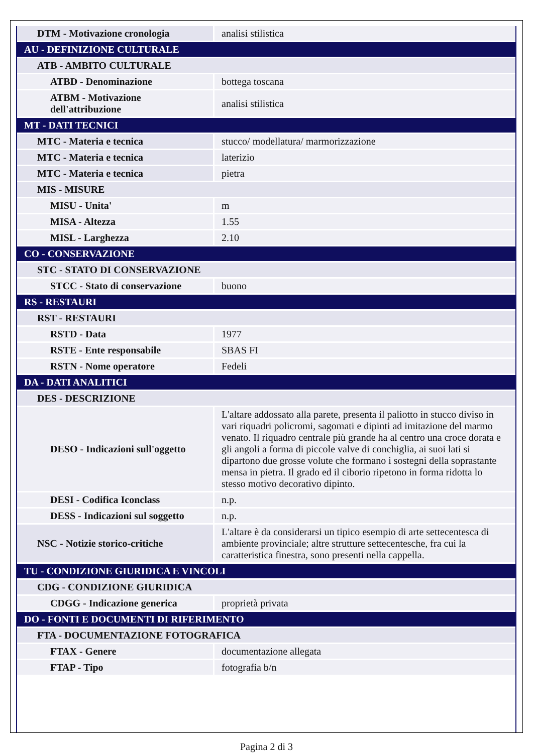| DTM - Motivazione cronologia | analisi stilistica |
| AU - DEFINIZIONE CULTURALE | |
| ATB - AMBITO CULTURALE | |
| ATBD - Denominazione | bottega toscana |
| ATBM - Motivazione dell'attribuzione | analisi stilistica |
| MT - DATI TECNICI | |
| MTC - Materia e tecnica | stucco/ modellatura/ marmorizzazione |
| MTC - Materia e tecnica | laterizio |
| MTC - Materia e tecnica | pietra |
| MIS - MISURE | |
| MISU - Unita' | m |
| MISA - Altezza | 1.55 |
| MISL - Larghezza | 2.10 |
| CO - CONSERVAZIONE | |
| STC - STATO DI CONSERVAZIONE | |
| STCC - Stato di conservazione | buono |
| RS - RESTAURI | |
| RST - RESTAURI | |
| RSTD - Data | 1977 |
| RSTE - Ente responsabile | SBAS FI |
| RSTN - Nome operatore | Fedeli |
| DA - DATI ANALITICI | |
| DES - DESCRIZIONE | |
| DESO - Indicazioni sull'oggetto | L'altare addossato alla parete, presenta il paliotto in stucco diviso in vari riquadri policromi, sagomati e dipinti ad imitazione del marmo venato. Il riquadro centrale più grande ha al centro una croce dorata e gli angoli a forma di piccole valve di conchiglia, ai suoi lati si dipartono due grosse volute che formano i sostegni della soprastante mensa in pietra. Il grado ed il ciborio ripetono in forma ridotta lo stesso motivo decorativo dipinto. |
| DESI - Codifica Iconclass | n.p. |
| DESS - Indicazioni sul soggetto | n.p. |
| NSC - Notizie storico-critiche | L'altare è da considerarsi un tipico esempio di arte settecentesca di ambiente provinciale; altre strutture settecentesche, fra cui la caratteristica finestra, sono presenti nella cappella. |
| TU - CONDIZIONE GIURIDICA E VINCOLI | |
| CDG - CONDIZIONE GIURIDICA | |
| CDGG - Indicazione generica | proprietà privata |
| DO - FONTI E DOCUMENTI DI RIFERIMENTO | |
| FTA - DOCUMENTAZIONE FOTOGRAFICA | |
| FTAX - Genere | documentazione allegata |
| FTAP - Tipo | fotografia b/n |
Pagina 2 di 3